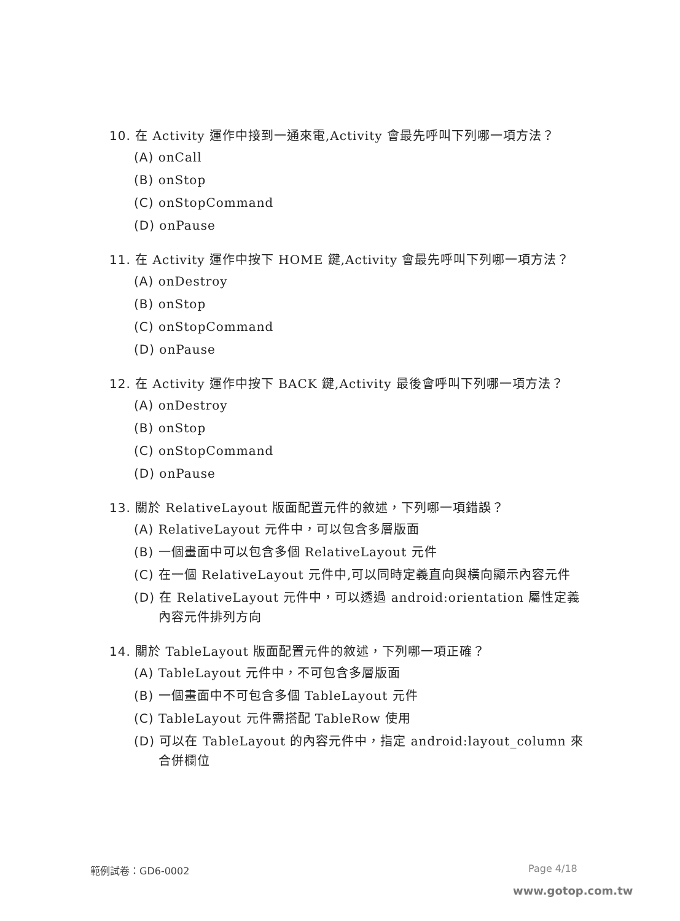10. 在 Activity 運作中接到一通來電,Activity 會最先呼叫下列哪一項方法？
(A) onCall
(B) onStop
(C) onStopCommand
(D) onPause
11. 在 Activity 運作中按下 HOME 鍵,Activity 會最先呼叫下列哪一項方法？
(A) onDestroy
(B) onStop
(C) onStopCommand
(D) onPause
12. 在 Activity 運作中按下 BACK 鍵,Activity 最後會呼叫下列哪一項方法？
(A) onDestroy
(B) onStop
(C) onStopCommand
(D) onPause
13. 關於 RelativeLayout 版面配置元件的敘述，下列哪一項錯誤？
(A) RelativeLayout 元件中，可以包含多層版面
(B) 一個畫面中可以包含多個 RelativeLayout 元件
(C) 在一個 RelativeLayout 元件中,可以同時定義直向與橫向顯示內容元件
(D) 在 RelativeLayout 元件中，可以透過 android:orientation 屬性定義內容元件排列方向
14. 關於 TableLayout 版面配置元件的敘述，下列哪一項正確？
(A) TableLayout 元件中，不可包含多層版面
(B) 一個畫面中不可包含多個 TableLayout 元件
(C) TableLayout 元件需搭配 TableRow 使用
(D) 可以在 TableLayout 的內容元件中，指定 android:layout_column 來合併欄位
範例試卷：GD6-0002 Page 4/18
www.gotop.com.tw